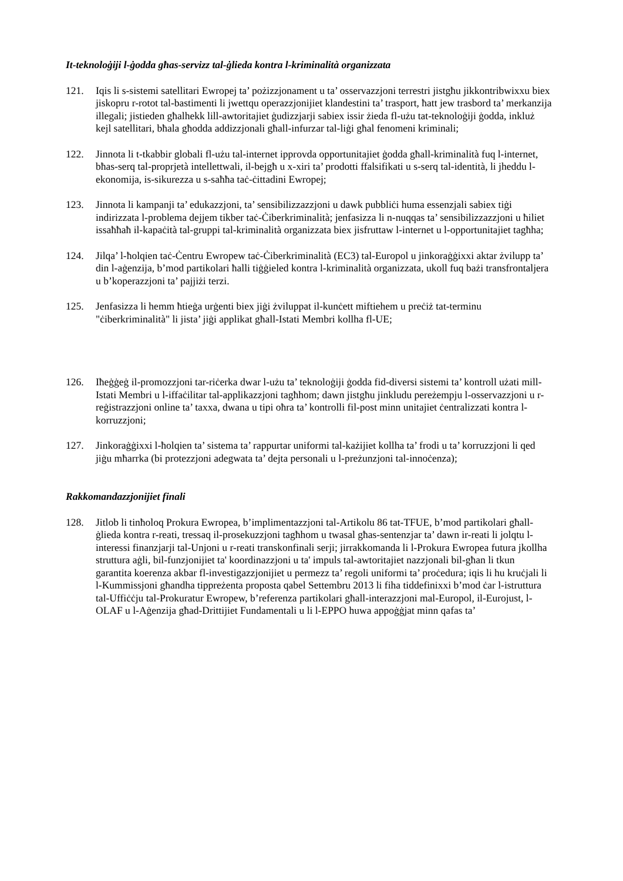It-teknoloġiji l-ġodda għas-servizz tal-ġlieda kontra l-kriminalità organizzata
121. Iqis li s-sistemi satellitari Ewropej ta’ pożizzjonament u ta’ osservazzjoni terrestri jistgħu jikkontribwixxu biex jiskopru r-rotot tal-bastimenti li jwettqu operazzjonijiet klandestini ta’ trasport, ħatt jew trasbord ta’ merkanzija illegali; jistieden għalhekk lill-awtoritajiet ġudizzjarji sabiex issir żieda fl-użu tat-teknoloġiji ġodda, inkluż kejl satellitari, bħala għodda addizzjonali għall-infurzar tal-liġi għal fenomeni kriminali;
122. Jinnota li t-tkabbir globali fl-użu tal-internet ipprovda opportunitajiet ġodda għall-kriminalità fuq l-internet, bħas-serq tal-proprjetà intellettwali, il-bejgħ u x-xiri ta’ prodotti ffalsifikati u s-serq tal-identità, li jheddu l-ekonomija, is-sikurezza u s-saħħa taċ-ċittadini Ewropej;
123. Jinnota li kampanji ta’ edukazzjoni, ta’ sensibilizzazzjoni u dawk pubbliċi huma essenzjali sabiex tiġi indirizzata l-problema dejjem tikber taċ-Ċiberkriminalità; jenfasizza li n-nuqqas ta’ sensibilizzazzjoni u ħiliet issaħħaħ il-kapaċità tal-gruppi tal-kriminalità organizzata biex jisfruttaw l-internet u l-opportunitajiet tagħha;
124. Jilqa’ l-ħolqien taċ-Ċentru Ewropew taċ-Ċiberkriminalità (EC3) tal-Europol u jinkoraġġixxi aktar żvilupp ta’ din l-aġenzija, b’mod partikolari ħalli tiġġieled kontra l-kriminalità organizzata, ukoll fuq bażi transfrontaljera u b’koperazzjoni ta’ pajjiżi terzi.
125. Jenfasizza li hemm ħtieġa urġenti biex jiġi żviluppat il-kunċett miftiehem u preċiż tat-terminu "ċiberkriminalità" li jista’ jiġi applikat għall-Istati Membri kollha fl-UE;
126. Iħeġġeġ il-promozzjoni tar-riċerka dwar l-użu ta’ teknoloġiji ġodda fid-diversi sistemi ta’ kontroll użati mill-Istati Membri u l-iffaċilitar tal-applikazzjoni tagħhom; dawn jistgħu jinkludu pereżempju l-osservazzjoni u r-reġistrazzjoni online ta’ taxxa, dwana u tipi oħra ta’ kontrolli fil-post minn unitajiet ċentralizzati kontra l-korruzzjoni;
127. Jinkoraġġixxi l-ħolqien ta’ sistema ta’ rappurtar uniformi tal-każijiet kollha ta’ frodi u ta’ korruzzjoni li qed jiġu mħarrka (bi protezzjoni adegwata ta’ dejta personali u l-preżunzjoni tal-innoċenza);
Rakkomandazzjonijiet finali
128. Jitlob li tinħoloq Prokura Ewropea, b’implimentazzjoni tal-Artikolu 86 tat-TFUE, b’mod partikolari għall-ġlieda kontra r-reati, tressaq il-prosekuzzjoni tagħhom u twasal għas-sentenzjar ta’ dawn ir-reati li jolqtu l-interessi finanzjarji tal-Unjoni u r-reati transkonfinali serji; jirrakkomanda li l-Prokura Ewropea futura jkollha struttura aġli, bil-funzjonijiet ta' koordinazzjoni u ta' impuls tal-awtoritajiet nazzjonali bil-għan li tkun garantita koerenza akbar fl-investigazzjonijiet u permezz ta’ regoli uniformi ta’ proċedura; iqis li hu kruċjali li l-Kummissjoni għandha tippreżenta proposta qabel Settembru 2013 li fiha tiddefinixxi b’mod ċar l-istruttura tal-Uffiċċju tal-Prokuratur Ewropew, b’referenza partikolari għall-interazzjoni mal-Europol, il-Eurojust, l-OLAF u l-Aġenzija għad-Drittijiet Fundamentali u li l-EPPO huwa appoġġjat minn qafas ta’